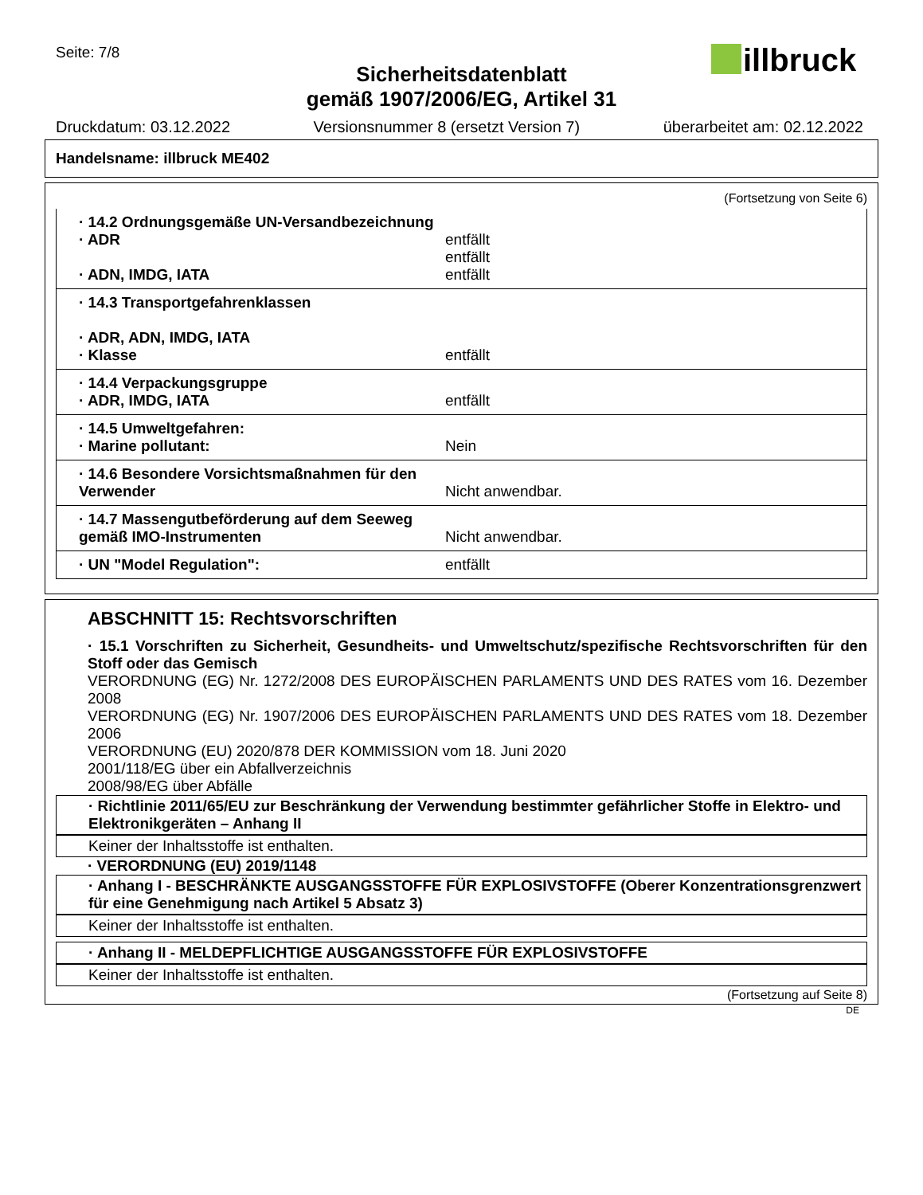Seite: 7/8 illbruck
Sicherheitsdatenblatt
gemäß 1907/2006/EG, Artikel 31
Druckdatum: 03.12.2022 Versionsnummer 8 (ersetzt Version 7) überarbeitet am: 02.12.2022
Handelsname: illbruck ME402
(Fortsetzung von Seite 6)
· 14.2 Ordnungsgemäße UN-Versandbezeichnung
· ADR entfällt
entfällt
· ADN, IMDG, IATA entfällt
· 14.3 Transportgefahrenklassen
· ADR, ADN, IMDG, IATA
· Klasse entfällt
· 14.4 Verpackungsgruppe
· ADR, IMDG, IATA entfällt
· 14.5 Umweltgefahren:
· Marine pollutant: Nein
· 14.6 Besondere Vorsichtsmaßnahmen für den Verwender
Nicht anwendbar.
· 14.7 Massengutbeförderung auf dem Seeweg gemäß IMO-Instrumenten
Nicht anwendbar.
· UN "Model Regulation": entfällt
ABSCHNITT 15: Rechtsvorschriften
· 15.1 Vorschriften zu Sicherheit, Gesundheits- und Umweltschutz/spezifische Rechtsvorschriften für den Stoff oder das Gemisch
VERORDNUNG (EG) Nr. 1272/2008 DES EUROPÄISCHEN PARLAMENTS UND DES RATES vom 16. Dezember 2008
VERORDNUNG (EG) Nr. 1907/2006 DES EUROPÄISCHEN PARLAMENTS UND DES RATES vom 18. Dezember 2006
VERORDNUNG (EU) 2020/878 DER KOMMISSION vom 18. Juni 2020
2001/118/EG über ein Abfallverzeichnis
2008/98/EG über Abfälle
· Richtlinie 2011/65/EU zur Beschränkung der Verwendung bestimmter gefährlicher Stoffe in Elektro- und Elektronikgeräten – Anhang II
Keiner der Inhaltsstoffe ist enthalten.
· VERORDNUNG (EU) 2019/1148
· Anhang I - BESCHRÄNKTE AUSGANGSSTOFFE FÜR EXPLOSIVSTOFFE (Oberer Konzentrationsgrenzwert für eine Genehmigung nach Artikel 5 Absatz 3)
Keiner der Inhaltsstoffe ist enthalten.
· Anhang II - MELDEPFLICHTIGE AUSGANGSSTOFFE FÜR EXPLOSIVSTOFFE
Keiner der Inhaltsstoffe ist enthalten.
(Fortsetzung auf Seite 8)
DE